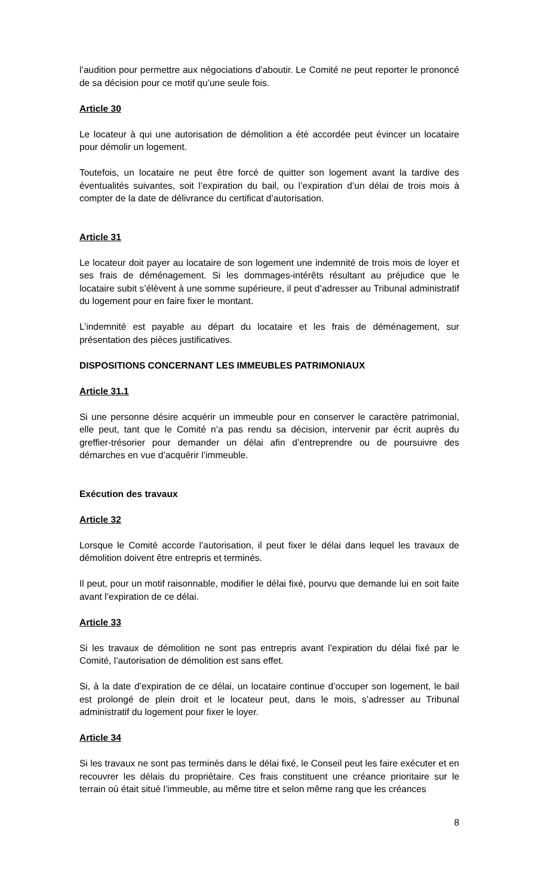l’audition pour permettre aux négociations d’aboutir. Le Comité ne peut reporter le prononcé de sa décision pour ce motif qu’une seule fois.
Article 30
Le locateur à qui une autorisation de démolition a été accordée peut évincer un locataire pour démolir un logement.
Toutefois, un locataire ne peut être forcé de quitter son logement avant la tardive des éventualités suivantes, soit l’expiration du bail, ou l’expiration d’un délai de trois mois à compter de la date de délivrance du certificat d’autorisation.
Article 31
Le locateur doit payer au locataire de son logement une indemnité de trois mois de loyer et ses frais de déménagement. Si les dommages-intérêts résultant au préjudice que le locataire subit s’élèvent à une somme supérieure, il peut d’adresser au Tribunal administratif du logement pour en faire fixer le montant.
L’indemnité est payable au départ du locataire et les frais de déménagement, sur présentation des pièces justificatives.
DISPOSITIONS CONCERNANT LES IMMEUBLES PATRIMONIAUX
Article 31.1
Si une personne désire acquérir un immeuble pour en conserver le caractère patrimonial, elle peut, tant que le Comité n’a pas rendu sa décision, intervenir par écrit auprès du greffier-trésorier pour demander un délai afin d’entreprendre ou de poursuivre des démarches en vue d’acquérir l’immeuble.
Exécution des travaux
Article 32
Lorsque le Comité accorde l’autorisation, il peut fixer le délai dans lequel les travaux de démolition doivent être entrepris et terminés.
Il peut, pour un motif raisonnable, modifier le délai fixé, pourvu que demande lui en soit faite avant l’expiration de ce délai.
Article 33
Si les travaux de démolition ne sont pas entrepris avant l’expiration du délai fixé par le Comité, l’autorisation de démolition est sans effet.
Si, à la date d’expiration de ce délai, un locataire continue d’occuper son logement, le bail est prolongé de plein droit et le locateur peut, dans le mois, s’adresser au Tribunal administratif du logement pour fixer le loyer.
Article 34
Si les travaux ne sont pas terminés dans le délai fixé, le Conseil peut les faire exécuter et en recouvrer les délais du propriétaire. Ces frais constituent une créance prioritaire sur le terrain où était situé l’immeuble, au même titre et selon même rang que les créances
8